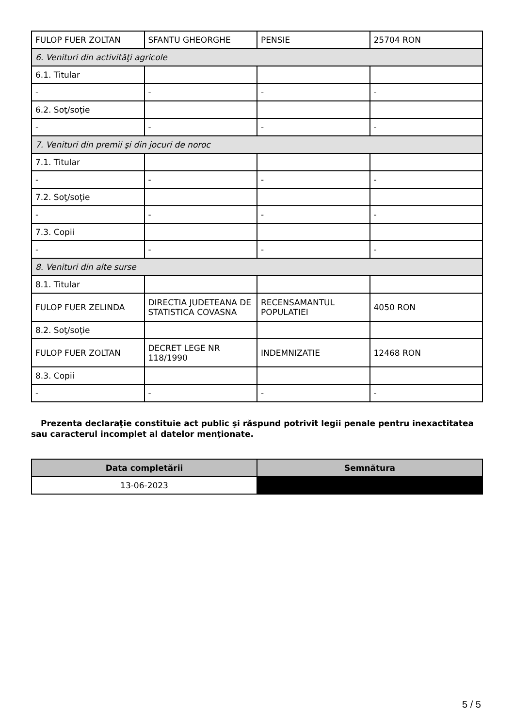| FULOP FUER ZOLTAN | SFANTU GHEORGHE | PENSIE | 25704 RON |
| 6. Venituri din activităţi agricole | | | |
| 6.1. Titular | | | |
| - | - | - | - |
| 6.2. Soţ/soţie | | | |
| - | - | - | - |
| 7. Venituri din premii şi din jocuri de noroc | | | |
| 7.1. Titular | | | |
| - | - | - | - |
| 7.2. Soţ/soţie | | | |
| - | - | - | - |
| 7.3. Copii | | | |
| - | - | - | - |
| 8. Venituri din alte surse | | | |
| 8.1. Titular | | | |
| FULOP FUER ZELINDA | DIRECTIA JUDETEANA DE STATISTICA COVASNA | RECENSAMANTUL POPULATIEI | 4050 RON |
| 8.2. Soţ/soţie | | | |
| FULOP FUER ZOLTAN | DECRET LEGE NR 118/1990 | INDEMNIZATIE | 12468 RON |
| 8.3. Copii | | | |
| - | - | - | - |
Prezenta declaraţie constituie act public şi răspund potrivit legii penale pentru inexactitatea sau caracterul incomplet al datelor menţionate.
| Data completării | Semnătura |
| --- | --- |
| 13-06-2023 | |
5 / 5